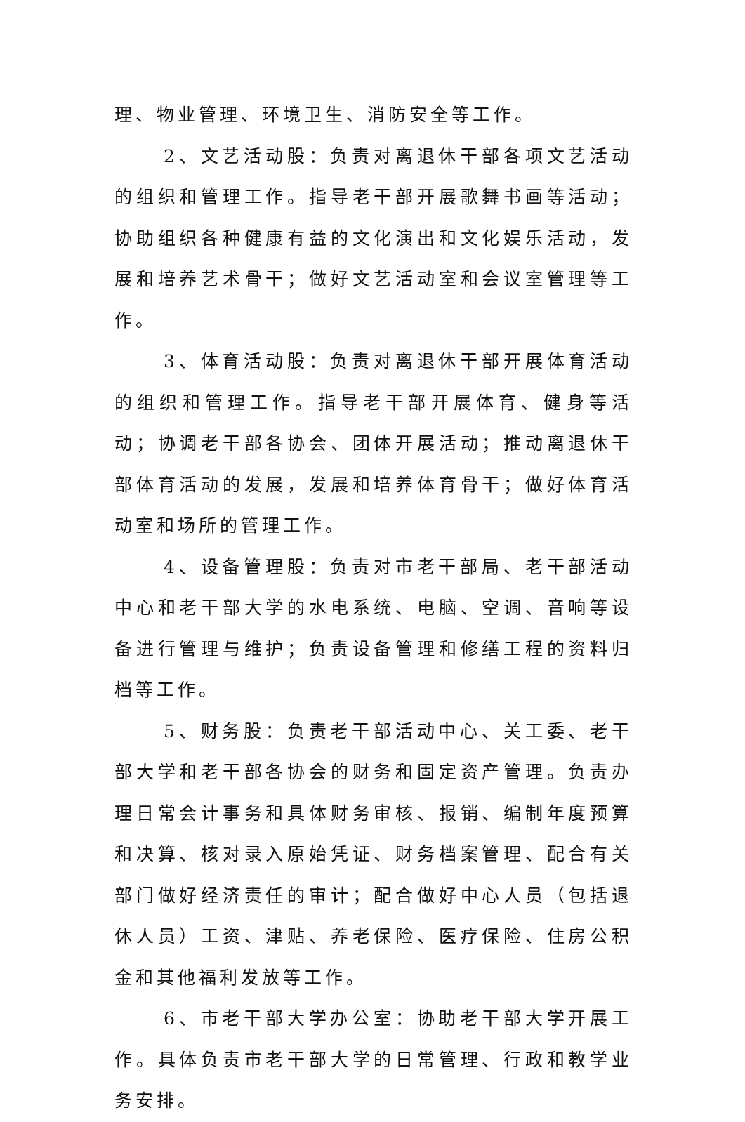理、物业管理、环境卫生、消防安全等工作。
2、文艺活动股：负责对离退休干部各项文艺活动的组织和管理工作。指导老干部开展歌舞书画等活动；协助组织各种健康有益的文化演出和文化娱乐活动，发展和培养艺术骨干；做好文艺活动室和会议室管理等工作。
3、体育活动股：负责对离退休干部开展体育活动的组织和管理工作。指导老干部开展体育、健身等活动；协调老干部各协会、团体开展活动；推动离退休干部体育活动的发展，发展和培养体育骨干；做好体育活动室和场所的管理工作。
4、设备管理股：负责对市老干部局、老干部活动中心和老干部大学的水电系统、电脑、空调、音响等设备进行管理与维护；负责设备管理和修缮工程的资料归档等工作。
5、财务股：负责老干部活动中心、关工委、老干部大学和老干部各协会的财务和固定资产管理。负责办理日常会计事务和具体财务审核、报销、编制年度预算和决算、核对录入原始凭证、财务档案管理、配合有关部门做好经济责任的审计；配合做好中心人员（包括退休人员）工资、津贴、养老保险、医疗保险、住房公积金和其他福利发放等工作。
6、市老干部大学办公室：协助老干部大学开展工作。具体负责市老干部大学的日常管理、行政和教学业务安排。